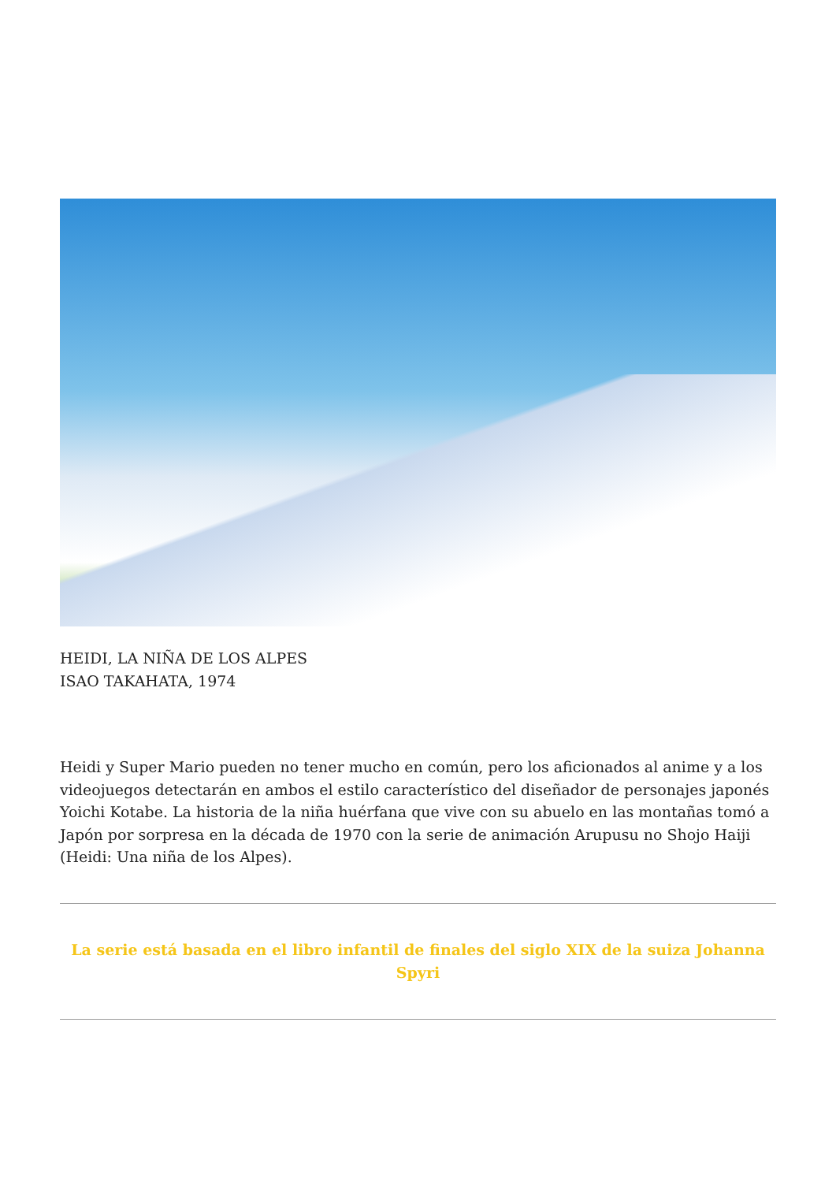HEIDI, LA NIÑA DE LOS ALPES
ISAO TAKAHATA, 1974
Heidi y Super Mario pueden no tener mucho en común, pero los aficionados al anime y a los videojuegos detectarán en ambos el estilo característico del diseñador de personajes japonés Yoichi Kotabe. La historia de la niña huérfana que vive con su abuelo en las montañas tomó a Japón por sorpresa en la década de 1970 con la serie de animación Arupusu no Shojo Haiji (Heidi: Una niña de los Alpes).
La serie está basada en el libro infantil de finales del siglo XIX de la suiza Johanna Spyri